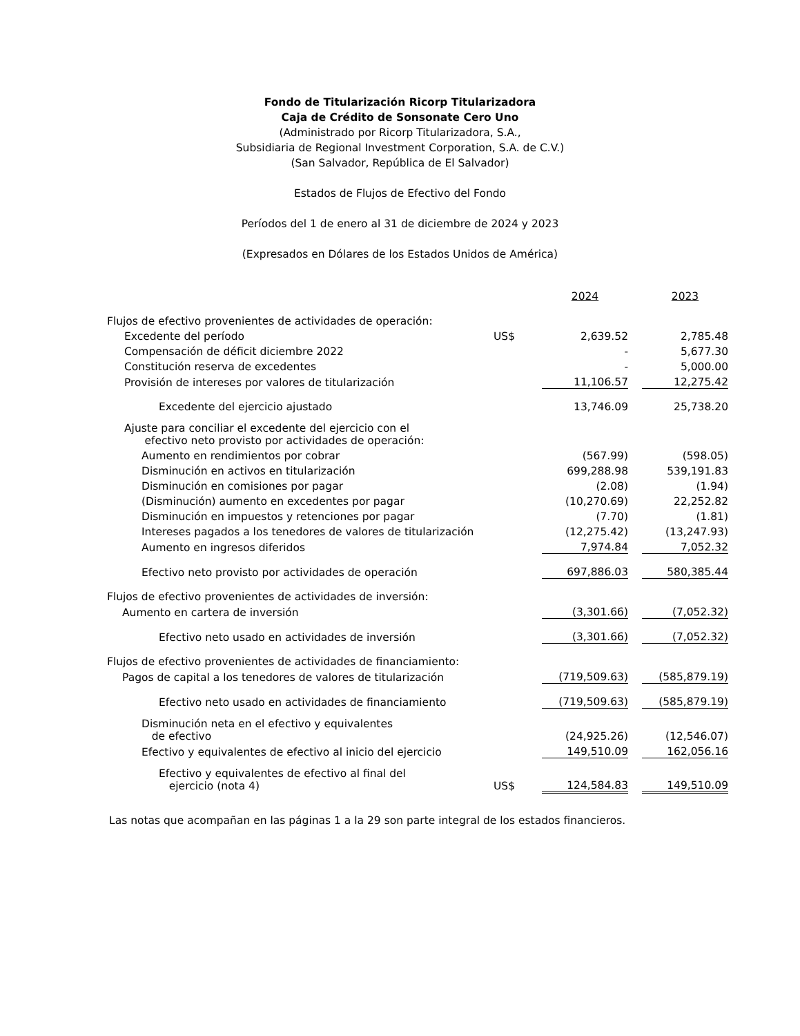Fondo de Titularización Ricorp Titularizadora
Caja de Crédito de Sonsonate Cero Uno
(Administrado por Ricorp Titularizadora, S.A.,
Subsidiaria de Regional Investment Corporation, S.A. de C.V.)
(San Salvador, República de El Salvador)
Estados de Flujos de Efectivo del Fondo
Períodos del 1 de enero al 31 de diciembre de 2024 y 2023
(Expresados en Dólares de los Estados Unidos de América)
| | | 2024 | | 2023 |
| --- | --- | --- | --- | --- |
| Flujos de efectivo provenientes de actividades de operación: | | | | |
| Excedente del período | US$ | 2,639.52 | | 2,785.48 |
| Compensación de déficit diciembre 2022 | | - | | 5,677.30 |
| Constitución reserva de excedentes | | - | | 5,000.00 |
| Provisión de intereses por valores de titularización | | 11,106.57 | | 12,275.42 |
| Excedente del ejercicio ajustado | | 13,746.09 | | 25,738.20 |
| Ajuste para conciliar el excedente del ejercicio con el efectivo neto provisto por actividades de operación: | | | | |
| Aumento en rendimientos por cobrar | | (567.99) | | (598.05) |
| Disminución en activos en titularización | | 699,288.98 | | 539,191.83 |
| Disminución en comisiones por pagar | | (2.08) | | (1.94) |
| (Disminución) aumento en excedentes por pagar | | (10,270.69) | | 22,252.82 |
| Disminución en impuestos y retenciones por pagar | | (7.70) | | (1.81) |
| Intereses pagados a los tenedores de valores de titularización | | (12,275.42) | | (13,247.93) |
| Aumento en ingresos diferidos | | 7,974.84 | | 7,052.32 |
| Efectivo neto provisto por actividades de operación | | 697,886.03 | | 580,385.44 |
| Flujos de efectivo provenientes de actividades de inversión: | | | | |
| Aumento en cartera de inversión | | (3,301.66) | | (7,052.32) |
| Efectivo neto usado en actividades de inversión | | (3,301.66) | | (7,052.32) |
| Flujos de efectivo provenientes de actividades de financiamiento: | | | | |
| Pagos de capital a los tenedores de valores de titularización | | (719,509.63) | | (585,879.19) |
| Efectivo neto usado en actividades de financiamiento | | (719,509.63) | | (585,879.19) |
| Disminución neta en el efectivo y equivalentes de efectivo | | (24,925.26) | | (12,546.07) |
| Efectivo y equivalentes de efectivo al inicio del ejercicio | | 149,510.09 | | 162,056.16 |
| Efectivo y equivalentes de efectivo al final del ejercicio (nota 4) | US$ | 124,584.83 | | 149,510.09 |
Las notas que acompañan en las páginas 1 a la 29 son parte integral de los estados financieros.